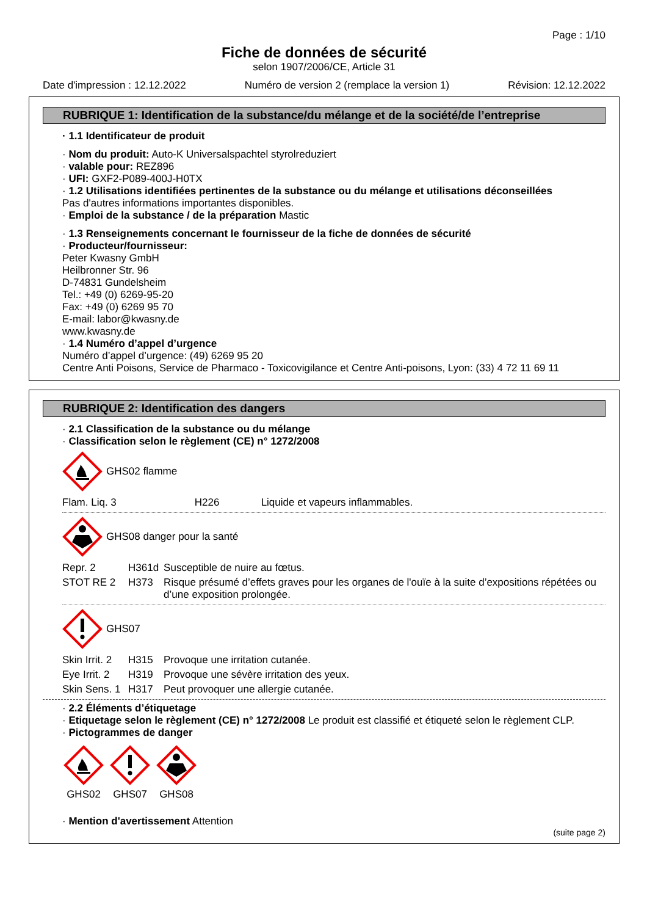Page : 1/10
Fiche de données de sécurité
selon 1907/2006/CE, Article 31
Date d'impression : 12.12.2022 Numéro de version 2 (remplace la version 1) Révision: 12.12.2022
RUBRIQUE 1: Identification de la substance/du mélange et de la société/de l’entreprise
· 1.1 Identificateur de produit
· Nom du produit: Auto-K Universalspachtel styrolreduziert
· valable pour: REZ896
· UFI: GXF2-P089-400J-H0TX
· 1.2 Utilisations identifiées pertinentes de la substance ou du mélange et utilisations déconseillées
Pas d'autres informations importantes disponibles.
· Emploi de la substance / de la préparation Mastic
· 1.3 Renseignements concernant le fournisseur de la fiche de données de sécurité
· Producteur/fournisseur:
Peter Kwasny GmbH
Heilbronner Str. 96
D-74831 Gundelsheim
Tel.: +49 (0) 6269-95-20
Fax: +49 (0) 6269 95 70
E-mail: labor@kwasny.de
www.kwasny.de
· 1.4 Numéro d’appel d’urgence
Numéro d’appel d’urgence: (49) 6269 95 20
Centre Anti Poisons, Service de Pharmaco - Toxicovigilance et Centre Anti-poisons, Lyon: (33) 4 72 11 69 11
RUBRIQUE 2: Identification des dangers
· 2.1 Classification de la substance ou du mélange
· Classification selon le règlement (CE) n° 1272/2008
GHS02 flamme
| Flam. Liq. 3 | H226 | Liquide et vapeurs inflammables. |
GHS08 danger pour la santé
| Repr. 2 | H361d | Susceptible de nuire au fœtus. |
| STOT RE 2 | H373 | Risque présumé d’effets graves pour les organes de l'ouïe à la suite d’expositions répétées ou d’une exposition prolongée. |
GHS07
| Skin Irrit. 2 | H315 | Provoque une irritation cutanée. |
| Eye Irrit. 2 | H319 | Provoque une sévère irritation des yeux. |
| Skin Sens. 1 | H317 | Peut provoquer une allergie cutanée. |
· 2.2 Éléments d’étiquetage
· Etiquetage selon le règlement (CE) n° 1272/2008 Le produit est classifié et étiqueté selon le règlement CLP.
· Pictogrammes de danger
GHS02
GHS07
GHS08
· Mention d'avertissement Attention
(suite page 2)